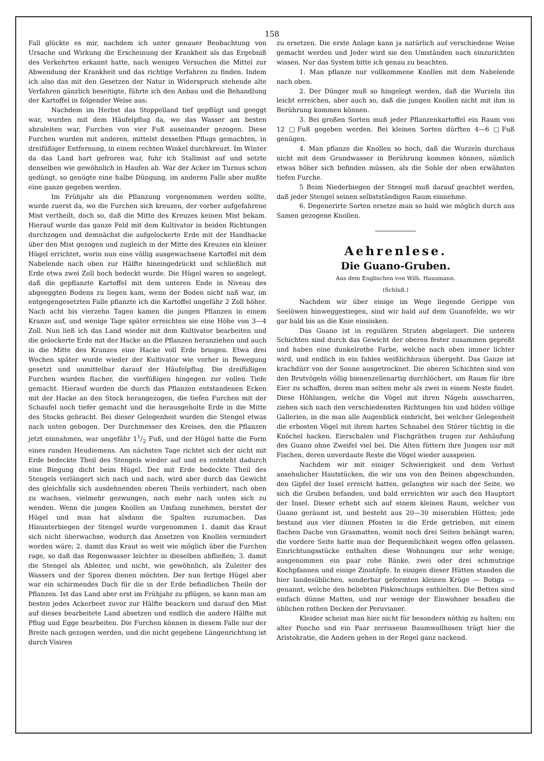158
Fall glückte es mir, nachdem ich unter genauer Beobachtung von Ursache und Wirkung die Erscheinung der Krankheit als das Ergebniß des Verkehrten erkannt hatte, nach wenigen Versuchen die Mittel zur Abwendung der Krankheit und das richtige Verfahren zu finden. Indem ich also das mit den Gesetzen der Natur in Widerspruch stehende alte Verfahren gänzlich beseitigte, führte ich den Anbau und die Behandlung der Kartoffel in folgender Weise aus:
Nachdem im Herbst das Stoppelland tief gepflügt und geeggt war, wurden mit dem Häufelpflug da, wo das Wasser am besten abzuleiten war, Furchen von vier Fuß auseinander gezogen. Diese Furchen wurden mit anderen, mittelst desselben Pflugs gemachten, in dreifüßiger Entfernung, in einem rechten Winkel durchkreuzt. Im Winter da das Land hart gefroren war, fuhr ich Stallmist auf und setzte denselben wie gewöhnlich in Haufen ab. War der Acker im Turnus schon gedüngt, so genügte eine halbe Düngung, im anderen Falle aber mußte eine ganze gegeben werden.
Im Frühjahr als die Pflanzung vorgenommen werden sollte, wurde zuerst da, wo die Furchen sich kreuzen, der vorher aufgefahrene Mist vertheilt, doch so, daß die Mitte des Kreuzes keinen Mist bekam. Hierauf wurde das ganze Feld mit dem Kultivator in beiden Richtungen durchzogen und demnächst die aufgelockerte Erde mit der Handhacke über den Mist gezogen und zugleich in der Mitte des Kreuzes ein kleiner Hügel errichtet, worin nun eine völlig ausgewachsene Kartoffel mit dem Nabelende nach oben zur Hälfte hineingedrückt und schließlich mit Erde etwa zwei Zoll hoch bedeckt wurde. Die Hügel waren so angelegt, daß die gepflanzte Kartoffel mit dem unteren Ende in Niveau des abgeeggten Bodens zu liegen kam, wenn der Boden nicht naß war, im entgegengesetzten Falle pflanzte ich die Kartoffel ungefähr 2 Zoll höher. Nach acht bis vierzehn Tagen kamen die jungen Pflanzen in einem Kranze auf, und wenige Tage später erreichten sie eine Höhe von 3—4 Zoll. Nun ließ ich das Land wieder mit dem Kultivator bearbeiten und die gelockerte Erde mit der Hacke an die Pflanzen heranziehen und auch in die Mitte des Kranzes eine Hacke voll Erde bringen. Etwa drei Wochen später wurde wieder der Kultivator wie vorher in Bewegung gesetzt und unmittelbar darauf der Häufelpflug. Die dreifüßigen Furchen wurden flacher, die vierfüßigen hingegen zur vollen Tiefe gemacht. Hierauf wurden die durch das Pflanzen entstandenen Ecken mit der Hacke an den Stock herangezogen, die tiefen Furchen mit der Schaufel noch tiefer gemacht und die herausgeholte Erde in die Mitte des Stocks gebracht. Bei dieser Gelegenheit wurden die Stengel etwas nach unten gebogen. Der Durchmesser des Kreises, den die Pflanzen jetzt einnahmen, war ungefähr 11/2 Fuß, und der Hügel hatte die Form eines runden Heudiemens. Am nächsten Tage richtet sich der nicht mit Erde bedeckte Theil des Stengels wieder auf und es entsteht dadurch eine Biegung dicht beim Hügel. Der mit Erde bedeckte Theil des Stengels verlängert sich nach und nach, wird aber durch das Gewicht des gleichfalls sich ausdehnenden oberen Theils verhindert, nach oben zu wachsen, vielmehr gezwungen, noch mehr nach unten sich zu wenden. Wenn die jungen Knollen an Umfang zunehmen, berstet der Hügel und man hat alsdann die Spalten zuzumachen. Das Hinunterbiegen der Stengel wurde vorgenommen 1. damit das Kraut sich nicht überwachse, wodurch das Ansetzen von Knollen vermindert worden wäre; 2. damit das Kraut so weit wie möglich über die Furchen rage, so daß das Regenwasser leichter in dieselben abfließen; 3. damit die Stengel als Ableiter, und nicht, wie gewöhnlich, als Zuleiter des Wassers und der Sporen dienen möchten. Der nun fertige Hügel aber war ein schirmendes Dach für die in der Erde befindlichen Theile der Pflanzen. Ist das Land aber erst im Frühjahr zu pflügen, so kann man am besten jedes Ackerbeet zuvor zur Hälfte beackern und darauf den Mist auf dieses bearbeitete Land absetzen und endlich die andere Hälfte mit Pflug und Egge bearbeiten. Die Furchen können in diesem Falle nur der Breite nach gezogen werden, und die nicht gegebene Längenrichtung ist durch Visiren
zu ersetzen. Die erste Anlage kann ja natürlich auf verschiedene Weise gemacht werden und Jeder wird sie den Umständen nach einzurichten wissen. Nur das System bitte ich genau zu beachten.
1. Man pflanze nur vollkommene Knollen mit dem Nabelende nach oben.
2. Der Dünger muß so hingelegt werden, daß die Wurzeln ihn leicht erreichen, aber auch so, daß die jungen Knollen nicht mit ihm in Berührung kommen können.
3. Bei großen Sorten muß jeder Pflanzenkartoffel ein Raum von 12 □Fuß gegeben werden. Bei kleinen Sorten dürften 4—6 □Fuß genügen.
4. Man pflanze die Knollen so hoch, daß die Wurzeln durchaus nicht mit dem Grundwasser in Berührung kommen können, nämlich etwas höher sich befinden müssen, als die Sohle der oben erwähnten tiefen Furche.
5 Beim Niederbiegen der Stengel muß darauf geachtet werden, daß jeder Stengel seinen selbstständigen Raum einnehme.
6. Degenerirte Sorten ersetze man so bald wie möglich durch aus Samen gezogene Knollen.
Aehrenlese.
Die Guano-Gruben.
Aus dem Englischen von Wilh. Hausmann.
(Schluß.)
Nachdem wir über einige im Wege liegende Gerippe von Seelöwen hinweggestiegen, sind wir bald auf dem Guanofelde, wo wir gar bald bis an die Knie einsinken.
Das Guano ist in regulären Straten abgelagert. Die unteren Schichten sind durch das Gewicht der oberen fester zusammen gepreßt und haben eine dunkelrothe Farbe, welche nach oben immer lichter wird, und endlich in ein fahles weißlichbraun übergeht. Das Ganze ist krachdürr von der Sonne ausgetrocknet. Die oberen Schichten sind von den Brutvögeln völlig bienenzellenartig durchlöchert, um Raum für ihre Eier zu schaffen, deren man selten mehr als zwei in einem Neste findet. Diese Höhlungen, welche die Vögel mit ihren Nägeln ausscharren, ziehen sich nach den verschiedensten Richtungen hin und bilden völlige Gallerien, in die man alle Augenblick einbricht, bei welcher Gelegenheit die erbosten Vögel mit ihrem harten Schnabel den Störer tüchtig in die Knöchel hacken. Eierschalen und Fischgräthen trugen zur Anhäufung des Guano ohne Zweifel viel bei. Die Alten füttern ihre Jungen nur mit Fischen, deren unverdaute Reste die Vögel wieder ausspeien.
Nachdem wir mit einiger Schwierigkeit und dem Verlust ansehnlicher Hautstücken, die wir uns von den Beinen abgeschunden, den Gipfel der Insel erreicht hatten, gelangten wir nach der Seite, wo sich die Gruben befanden, und bald erreichten wir auch den Hauptort der Insel. Dieser erhebt sich auf einem kleinen Raum, welcher von Guano geräumt ist, und besteht aus 20—30 miserablen Hütten; jede bestand aus vier dünnen Pfosten in die Erde getrieben, mit einem flachen Dache von Grasmatten, womit noch drei Seiten behängt waren; die vordere Seite hatte man der Bequemlichkeit wegen offen gelassen. Einrichtungsstücke enthalten diese Wohnungen nur sehr wenige; ausgenommen ein paar rohe Bänke, zwei oder drei schmutzige Kochpfannen und einige Zinntöpfe. In einigen dieser Hütten standen die hier landesüblichen, sonderbar geformten kleinen Krüge — Botiga — genannt, welche den beliebten Piskoschnaps enthielten. Die Betten sind einfach dünne Matten, und nur wenige der Einwohner besaßen die üblichen rothen Decken der Peruvianer.
Kleider scheint man hier nicht für besonders nöthig zu halten; ein alter Poncho und ein Paar zerrissene Baumwollhosen trägt hier die Aristokratie, die Andern gehen in der Regel ganz nackend.